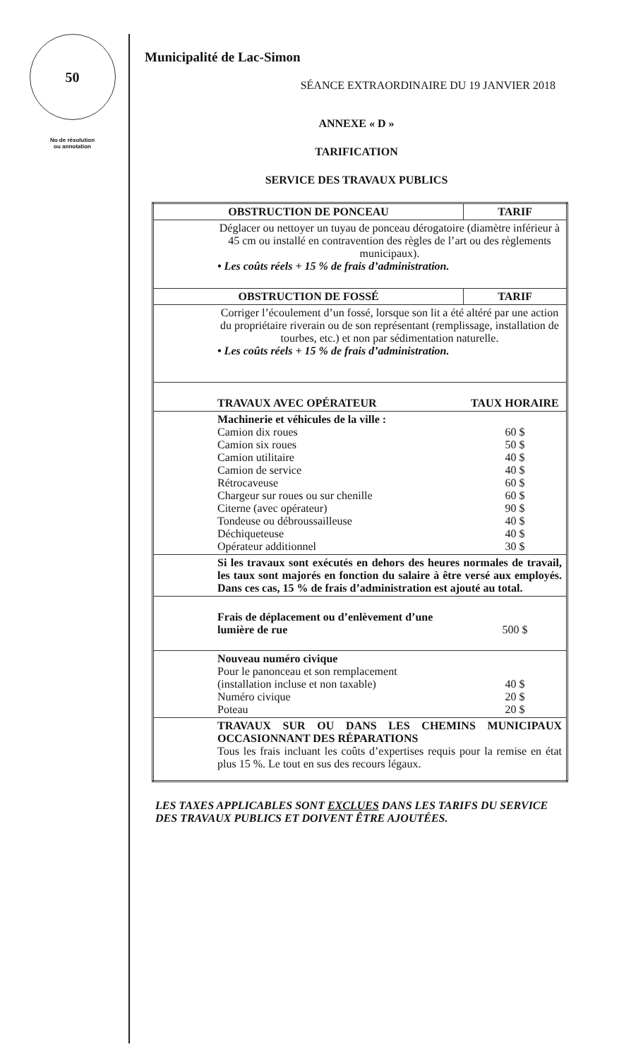50
No de résolution
ou annotation
Municipalité de Lac-Simon
SÉANCE EXTRAORDINAIRE DU 19 JANVIER 2018
ANNEXE « D »
TARIFICATION
SERVICE DES TRAVAUX PUBLICS
| OBSTRUCTION DE PONCEAU | TARIF |
| --- | --- |
| Déglacer ou nettoyer un tuyau de ponceau dérogatoire (diamètre inférieur à 45 cm ou installé en contravention des règles de l’art ou des règlements municipaux). • Les coûts réels + 15 % de frais d’administration. | |
| OBSTRUCTION DE FOSSÉ | TARIF |
| Corriger l’écoulement d’un fossé, lorsque son lit a été altéré par une action du propriétaire riverain ou de son représentant (remplissage, installation de tourbes, etc.) et non par sédimentation naturelle. • Les coûts réels + 15 % de frais d’administration. | |
| TRAVAUX AVEC OPÉRATEUR | TAUX HORAIRE |
| Machinerie et véhicules de la ville : Camion dix roues Camion six roues Camion utilitaire Camion de service Rétrocaveuse Chargeur sur roues ou sur chenille Citerne (avec opérateur) Tondeuse ou débroussailleuse Déchiqueteuse Opérateur additionnel | 60 $ 50 $ 40 $ 40 $ 60 $ 60 $ 90 $ 40 $ 40 $ 30 $ |
| Si les travaux sont exécutés en dehors des heures normales de travail, les taux sont majorés en fonction du salaire à être versé aux employés. Dans ces cas, 15 % de frais d’administration est ajouté au total. | |
| Frais de déplacement ou d’enlèvement d’une lumière de rue | 500 $ |
| Nouveau numéro civique Pour le panonceau et son remplacement (installation incluse et non taxable) Numéro civique Poteau | 40 $ 20 $ 20 $ |
| TRAVAUX SUR OU DANS LES CHEMINS MUNICIPAUX OCCASIONNANT DES RÉPARATIONS Tous les frais incluant les coûts d’expertises requis pour la remise en état plus 15 %. Le tout en sus des recours légaux. | |
LES TAXES APPLICABLES SONT EXCLUES DANS LES TARIFS DU SERVICE DES TRAVAUX PUBLICS ET DOIVENT ÊTRE AJOUTÉES.